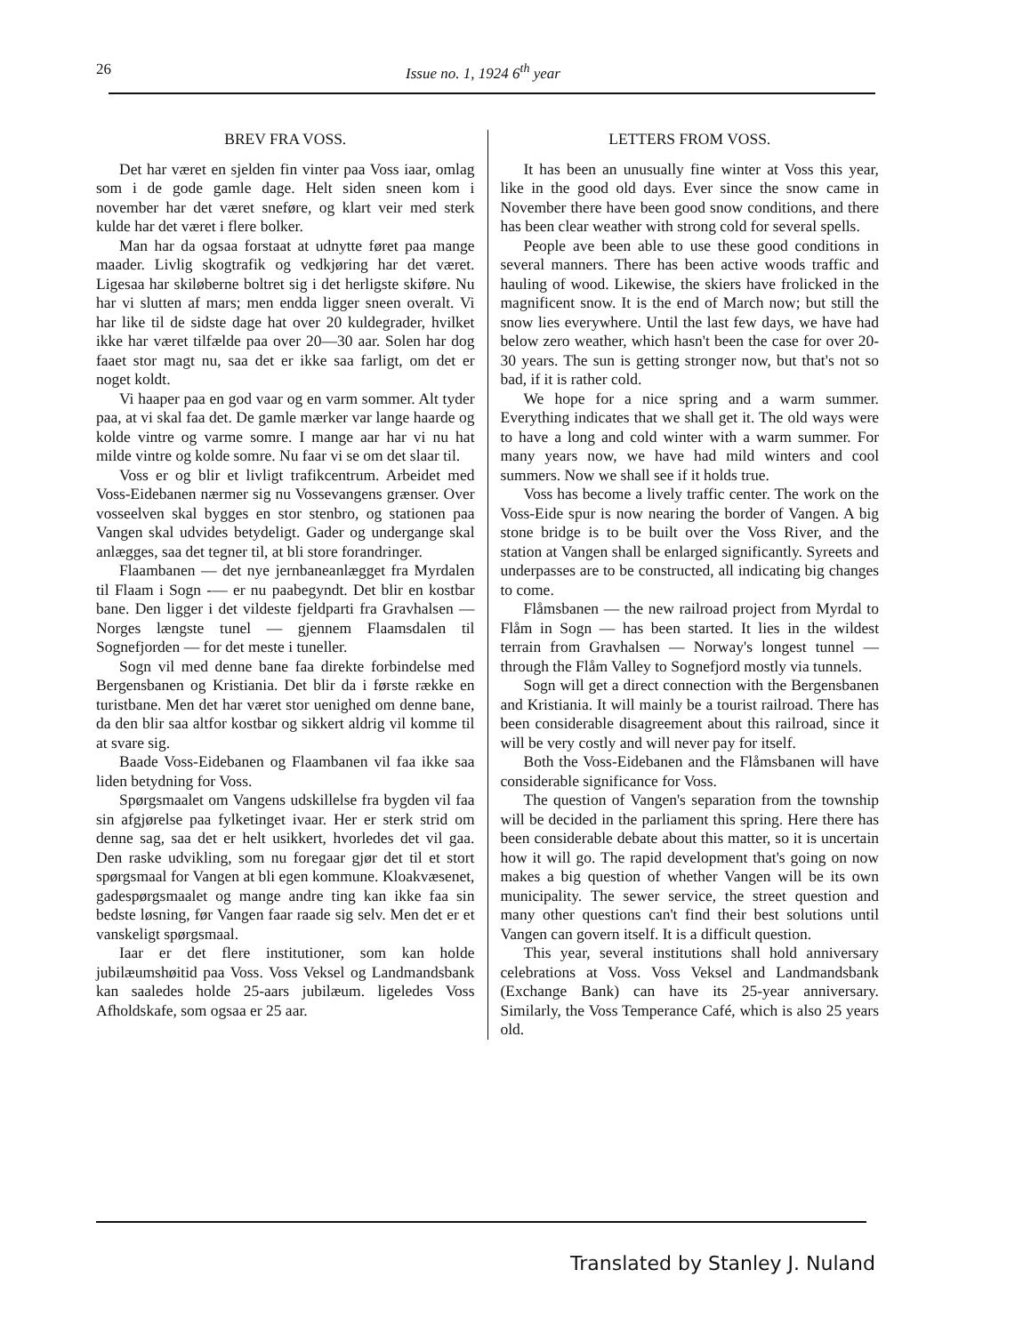26
Issue no. 1, 1924 6<sup>th</sup> year
BREV FRA VOSS.
Det har været en sjelden fin vinter paa Voss iaar, omlag som i de gode gamle dage. Helt siden sneen kom i november har det været sneføre, og klart veir med sterk kulde har det været i flere bolker.
Man har da ogsaa forstaat at udnytte føret paa mange maader. Livlig skogtrafik og vedkjøring har det været. Ligesaa har skiløberne boltret sig i det herligste skiføre. Nu har vi slutten af mars; men endda ligger sneen overalt. Vi har like til de sidste dage hat over 20 kuldegrader, hvilket ikke har været tilfælde paa over 20—30 aar. Solen har dog faaet stor magt nu, saa det er ikke saa farligt, om det er noget koldt.
Vi haaper paa en god vaar og en varm sommer. Alt tyder paa, at vi skal faa det. De gamle mærker var lange haarde og kolde vintre og varme somre. I mange aar har vi nu hat milde vintre og kolde somre. Nu faar vi se om det slaar til.
Voss er og blir et livligt trafikcentrum. Arbeidet med Voss-Eidebanen nærmer sig nu Vossevangens grænser. Over vosseelven skal bygges en stor stenbro, og stationen paa Vangen skal udvides betydeligt. Gader og undergange skal anlægges, saa det tegner til, at bli store forandringer.
Flaambanen — det nye jernbaneanlægget fra Myrdalen til Flaam i Sogn -— er nu paabegyndt. Det blir en kostbar bane. Den ligger i det vildeste fjeldparti fra Gravhalsen — Norges længste tunel — gjennem Flaamsdalen til Sognefjorden — for det meste i tuneller.
Sogn vil med denne bane faa direkte forbindelse med Bergensbanen og Kristiania. Det blir da i første række en turistbane. Men det har været stor uenighed om denne bane, da den blir saa altfor kostbar og sikkert aldrig vil komme til at svare sig.
Baade Voss-Eidebanen og Flaambanen vil faa ikke saa liden betydning for Voss.
Spørgsmaalet om Vangens udskillelse fra bygden vil faa sin afgjørelse paa fylketinget ivaar. Her er sterk strid om denne sag, saa det er helt usikkert, hvorledes det vil gaa. Den raske udvikling, som nu foregaar gjør det til et stort spørgsmaal for Vangen at bli egen kommune. Kloakvæsenet, gadespørgsmaalet og mange andre ting kan ikke faa sin bedste løsning, før Vangen faar raade sig selv. Men det er et vanskeligt spørgsmaal.
Iaar er det flere institutioner, som kan holde jubilæumshøitid paa Voss. Voss Veksel og Landmandsbank kan saaledes holde 25-aars jubilæum. ligeledes Voss Afholdskafe, som ogsaa er 25 aar.
LETTERS FROM VOSS.
It has been an unusually fine winter at Voss this year, like in the good old days. Ever since the snow came in November there have been good snow conditions, and there has been clear weather with strong cold for several spells.
People ave been able to use these good conditions in several manners. There has been active woods traffic and hauling of wood. Likewise, the skiers have frolicked in the magnificent snow. It is the end of March now; but still the snow lies everywhere. Until the last few days, we have had below zero weather, which hasn't been the case for over 20-30 years. The sun is getting stronger now, but that's not so bad, if it is rather cold.
We hope for a nice spring and a warm summer. Everything indicates that we shall get it. The old ways were to have a long and cold winter with a warm summer. For many years now, we have had mild winters and cool summers. Now we shall see if it holds true.
Voss has become a lively traffic center. The work on the Voss-Eide spur is now nearing the border of Vangen. A big stone bridge is to be built over the Voss River, and the station at Vangen shall be enlarged significantly. Syreets and underpasses are to be constructed, all indicating big changes to come.
Flåmsbanen — the new railroad project from Myrdal to Flåm in Sogn — has been started. It lies in the wildest terrain from Gravhalsen — Norway's longest tunnel — through the Flåm Valley to Sognefjord mostly via tunnels.
Sogn will get a direct connection with the Bergensbanen and Kristiania. It will mainly be a tourist railroad. There has been considerable disagreement about this railroad, since it will be very costly and will never pay for itself.
Both the Voss-Eidebanen and the Flåmsbanen will have considerable significance for Voss.
The question of Vangen's separation from the township will be decided in the parliament this spring. Here there has been considerable debate about this matter, so it is uncertain how it will go. The rapid development that's going on now makes a big question of whether Vangen will be its own municipality. The sewer service, the street question and many other questions can't find their best solutions until Vangen can govern itself. It is a difficult question.
This year, several institutions shall hold anniversary celebrations at Voss. Voss Veksel and Landmandsbank (Exchange Bank) can have its 25-year anniversary. Similarly, the Voss Temperance Café, which is also 25 years old.
Translated by Stanley J. Nuland